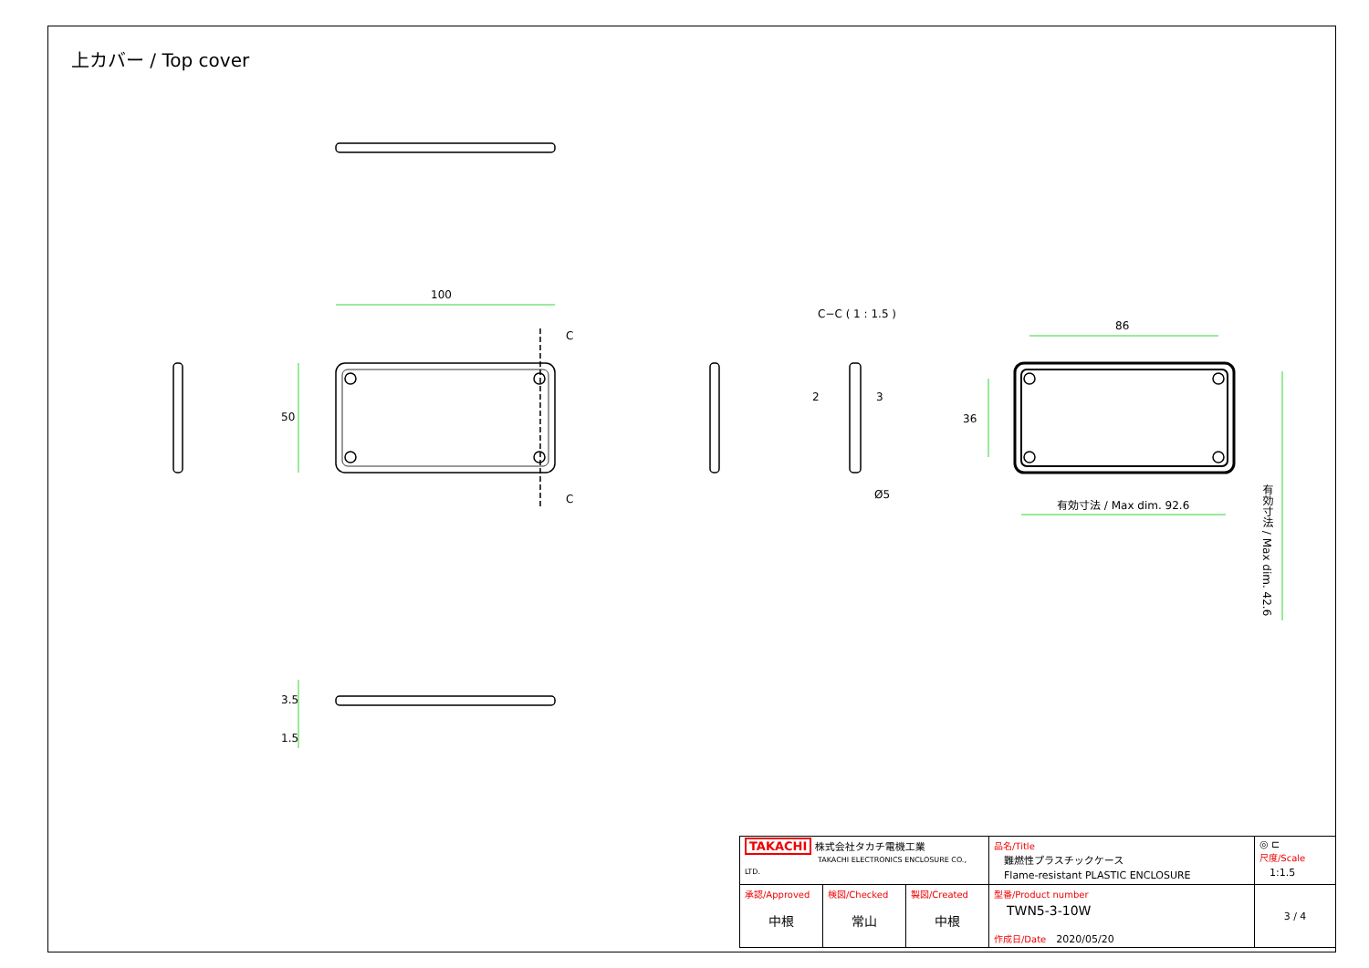上カバー / Top cover
100
C
C
50
C−C ( 1 : 1.5 )
2 3
Ø5
86
36
有効寸法 / Max dim. 92.6
有効寸法 / Max dim. 42.6
3.5
1.5
| TAKACHI 株式会社タカチ電機工業 TAKACHI ELECTRONICS ENCLOSURE CO., LTD. | | | 品名/Title 難燃性プラスチックケース Flame-resistant PLASTIC ENCLOSURE | ◎ ⊏ 尺度/Scale 1:1.5 |
| 承認/Approved 中根 | 検図/Checked 常山 | 製図/Created 中根 | 型番/Product number TWN5-3-10W 作成日/Date 2020/05/20 | 3 / 4 |